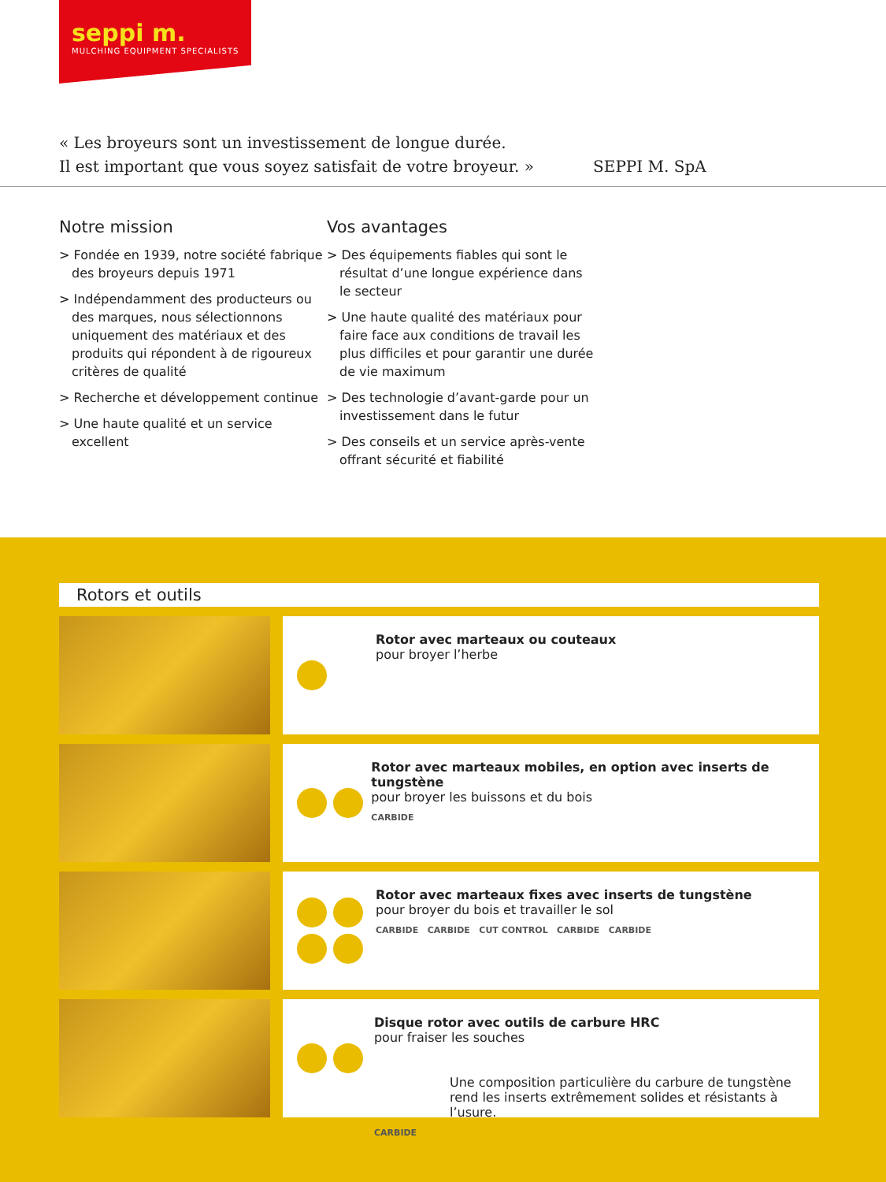seppi m.
MULCHING EQUIPMENT SPECIALISTS
« Les broyeurs sont un investissement de longue durée.
Il est important que vous soyez satisfait de votre broyeur. »
SEPPI M. SpA
Notre mission
> Fondée en 1939, notre société fabrique des broyeurs depuis 1971
> Indépendamment des producteurs ou des marques, nous sélectionnons uniquement des matériaux et des produits qui répondent à de rigoureux critères de qualité
> Recherche et développement continue
> Une haute qualité et un service excellent
Vos avantages
> Des équipements fiables qui sont le résultat d’une longue expérience dans le secteur
> Une haute qualité des matériaux pour faire face aux conditions de travail les plus difficiles et pour garantir une durée de vie maximum
> Des technologie d’avant-garde pour un investissement dans le futur
> Des conseils et un service après-vente offrant sécurité et fiabilité
Rotors et outils
Rotor avec marteaux ou couteaux
pour broyer l’herbe
Rotor avec marteaux mobiles, en option avec inserts de tungstène
pour broyer les buissons et du bois
CARBIDE
Rotor avec marteaux fixes avec inserts de tungstène
pour broyer du bois et travailler le sol
CARBIDE CARBIDE CUT CONTROL CARBIDE CARBIDE
Disque rotor avec outils de carbure HRC
pour fraiser les souches
Une composition particulière du carbure de tungstène
rend les inserts extrêmement solides et résistants à l’usure.
CARBIDE